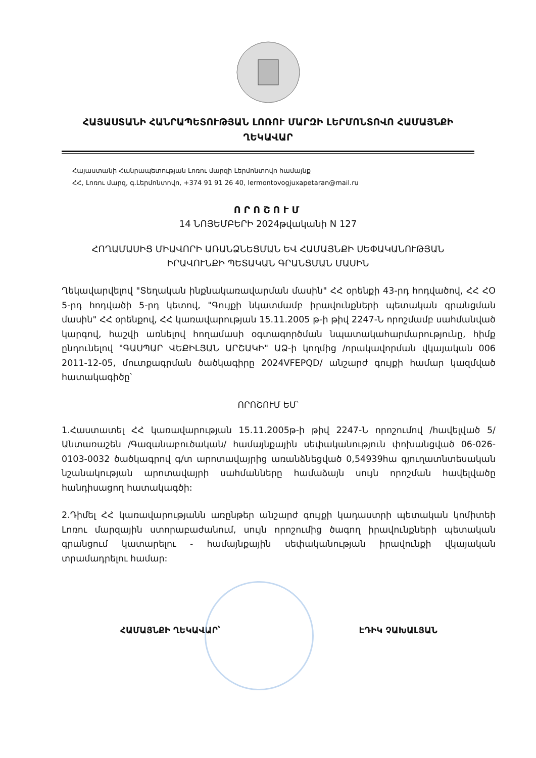ՀԱՅԱՍՏԱՆԻ ՀԱՆՐԱՊԵՏՈՒԹՅԱՆ ԼՈՌՈՒ ՄԱՐԶԻ ԼԵՐՄՈՆՏՈՎՈ ՀԱՄԱՅՆՔԻ
ՂԵԿԱՎԱՐ
Հայաստանի Հանրապետության Լոռու մարզի Լերմոնտովո համայնք
ՀՀ, Լոռու մարզ, գ.Լերմոնտովո, +374 91 91 26 40, lermontovogjuxapetaran@mail.ru
ՈՐՈՇՈՒՄ
14 ՆՈՅԵՄԲԵՐԻ 2024թվականի N 127
ՀՈՂԱՄԱՍԻՑ ՄԻԱՎՈՐԻ ԱՌԱՆՁՆԵՑՄԱՆ ԵՎ ՀԱՄԱՅՆՔԻ ՍԵՓԱԿԱՆՈՒԹՅԱՆ ԻՐԱՎՈՒՆՔԻ ՊԵՏԱԿԱՆ ԳՐԱՆՑՄԱՆ ՄԱՍԻՆ
Ղեկավարվելով "Տեղական ինքնակառավարման մասին" ՀՀ օրենքի 43-րդ հոդվածով, ՀՀ ՀՕ 5-րդ հոդվածի 5-րդ կետով, "Գույքի նկատմամբ իրավունքների պետական գրանցման մասին" ՀՀ օրենքով, ՀՀ կառավարության 15.11.2005 թ-ի թիվ 2247-Ն որոշմամբ սահմանված կարգով, հաշվի առնելով հողամասի օգտագործման նպատակահարմարությունը, հիմք ընդունելով "ԳԱՍՊԱՐ ՎԵՔԻԼՅԱՆ ԱՐՇԱԿԻ" ԱՁ-ի կողմից /որակավորման վկայական 006 2011-12-05, մուտքագրման ծածկագիրը 2024VFEPQD/ անշարժ գույքի համար կազմված հատակագիծը՝
ՈՐՈՇՈՒՄ ԵՄ՝
1.Հաստատել ՀՀ կառավարության 15.11.2005թ-ի թիվ 2247-Ն որոշումով /հավելված 5/ Անտառաշեն /Գազանաբուծական/ համայնքային սեփականություն փոխանցված 06-026-0103-0032 ծածկագրով գ/տ արոտավայրից առանձնեցված 0,54939հա գյուղատնտեսական նշանակության արոտավայրի սահմանները համաձայն սույն որոշման հավելվածը հանդիսացող հատակագծի:
2.Դիմել ՀՀ կառավարությանն առընթեր անշարժ գույքի կադաստրի պետական կոմիտեի Լոռու մարզային ստորաբաժանում, սույն որոշումից ծագող իրավունքների պետական գրանցում կատարելու - համայնքային սեփականության իրավունքի վկայական տրամադրելու համար:
ՀԱՄԱՅՆՔԻ ՂԵԿԱՎԱՐ՝ ԷԴԻԿ ՉԱԽԱԼՅԱՆ